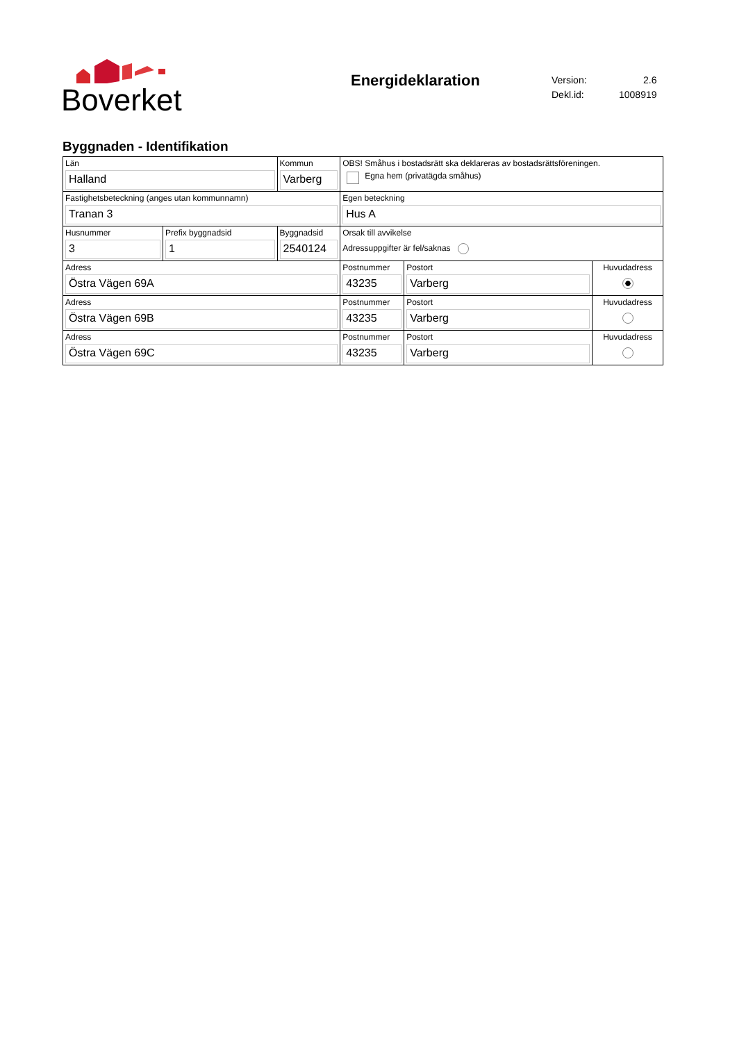Boverket
Energideklaration
| Version: | 2.6 |
| Dekl.id: | 1008919 |
Byggnaden - Identifikation
| Län Halland | | Kommun Varberg | | OBS! Småhus i bostadsrätt ska deklareras av bostadsrättsföreningen. Egna hem (privatägda småhus) | | |
| Fastighetsbeteckning (anges utan kommunnamn) Tranan 3 | | | | Egen beteckning Hus A | | |
| Husnummer 3 | Prefix byggnadsid 1 | | Byggnadsid 2540124 | Orsak till avvikelse Adressuppgifter är fel/saknas | | |
| Adress Östra Vägen 69A | | | | Postnummer 43235 | Postort Varberg | Huvudadress |
| Adress Östra Vägen 69B | | | | Postnummer 43235 | Postort Varberg | Huvudadress |
| Adress Östra Vägen 69C | | | | Postnummer 43235 | Postort Varberg | Huvudadress |